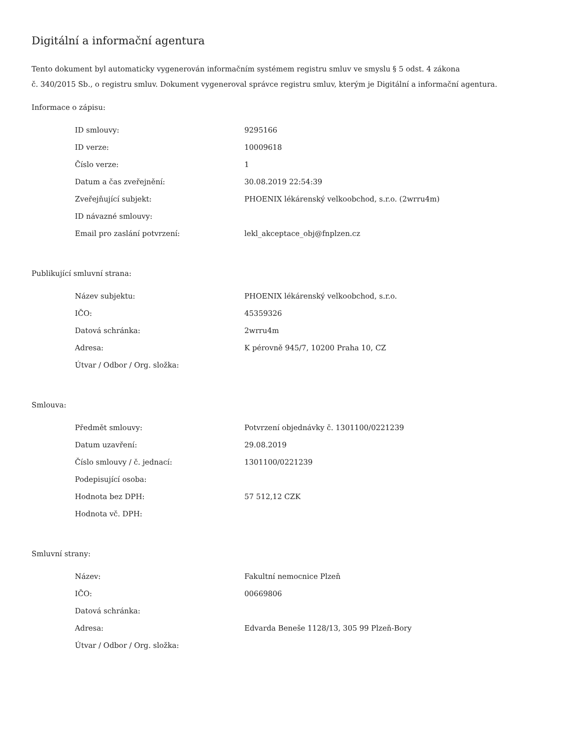Digitální a informační agentura
Tento dokument byl automaticky vygenerován informačním systémem registru smluv ve smyslu § 5 odst. 4 zákona
č. 340/2015 Sb., o registru smluv. Dokument vygeneroval správce registru smluv, kterým je Digitální a informační agentura.
Informace o zápisu:
| ID smlouvy: | 9295166 |
| ID verze: | 10009618 |
| Číslo verze: | 1 |
| Datum a čas zveřejnění: | 30.08.2019 22:54:39 |
| Zveřejňující subjekt: | PHOENIX lékárenský velkoobchod, s.r.o. (2wrru4m) |
| ID návazné smlouvy: | |
| Email pro zaslání potvrzení: | lekl_akceptace_obj@fnplzen.cz |
Publikující smluvní strana:
| Název subjektu: | PHOENIX lékárenský velkoobchod, s.r.o. |
| IČO: | 45359326 |
| Datová schránka: | 2wrru4m |
| Adresa: | K pérovně 945/7, 10200 Praha 10, CZ |
| Útvar / Odbor / Org. složka: | |
Smlouva:
| Předmět smlouvy: | Potvrzení objednávky č. 1301100/0221239 |
| Datum uzavření: | 29.08.2019 |
| Číslo smlouvy / č. jednací: | 1301100/0221239 |
| Podepisující osoba: | |
| Hodnota bez DPH: | 57 512,12 CZK |
| Hodnota vč. DPH: | |
Smluvní strany:
| Název: | Fakultní nemocnice Plzeň |
| IČO: | 00669806 |
| Datová schránka: | |
| Adresa: | Edvarda Beneše 1128/13, 305 99 Plzeň-Bory |
| Útvar / Odbor / Org. složka: | |